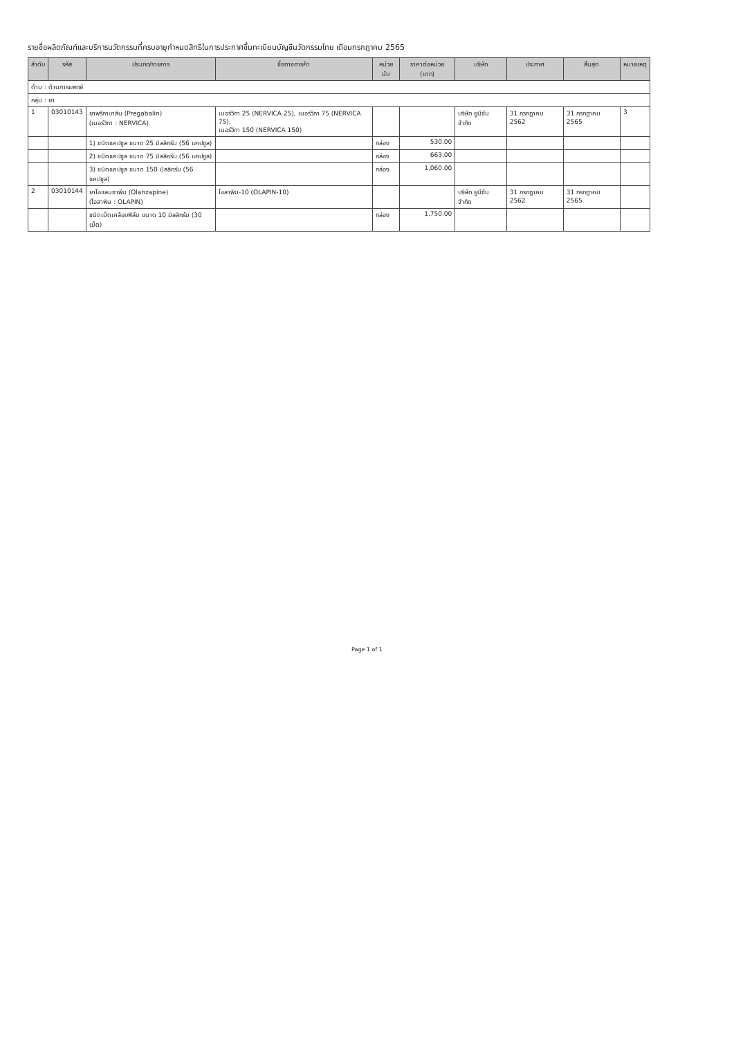รายชื่อผลิตภัณฑ์และบริการนวัตกรรมที่ครบอายุกำหนดสิทธิในการประกาศขึ้นทะเบียนบัญชีนวัตกรรมไทย เดือนกรกฎาคม 2565
| ลำดับ | รหัส | ประเภท/รายการ | ชื่อทางการค้า | หน่วยนับ | ราคาต่อหน่วย (บาท) | บริษัท | ประกาศ | สิ้นสุด | หมายเหตุ |
| --- | --- | --- | --- | --- | --- | --- | --- | --- | --- |
| ด้าน : ด้านการแพทย์ | | | | | | | | | |
| กลุ่ม : ยา | | | | | | | | | |
| 1 | 03010143 | ยาพรีกาบาลิน (Pregabalin) (เนอร์วิกา : NERVICA) | เนอร์วิกา 25 (NERVICA 25), เนอร์วิกา 75 (NERVICA 75), เนอร์วิกา 150 (NERVICA 150) | | | บริษัท ยูนีซัน จำกัด | 31 กรกฎาคม 2562 | 31 กรกฎาคม 2565 | 3 |
| | | 1) ชนิดแคปซูล ขนาด 25 มิลลิกรัม (56 แคปซูล) | | กล่อง | 530.00 | | | | |
| | | 2) ชนิดแคปซูล ขนาด 75 มิลลิกรัม (56 แคปซูล) | | กล่อง | 663.00 | | | | |
| | | 3) ชนิดแคปซูล ขนาด 150 มิลลิกรัม (56 แคปซูล) | | กล่อง | 1,060.00 | | | | |
| 2 | 03010144 | ยาโอแลนซาพีน (Olanzapine) (โอลาพิน : OLAPIN) | โอลาพิน-10 (OLAPIN-10) | | | บริษัท ยูนีซัน จำกัด | 31 กรกฎาคม 2562 | 31 กรกฎาคม 2565 | |
| | | ชนิดเม็ดเคลือบฟิล์ม ขนาด 10 มิลลิกรัม (30 เม็ด) | | กล่อง | 1,750.00 | | | | |
Page 1 of 1